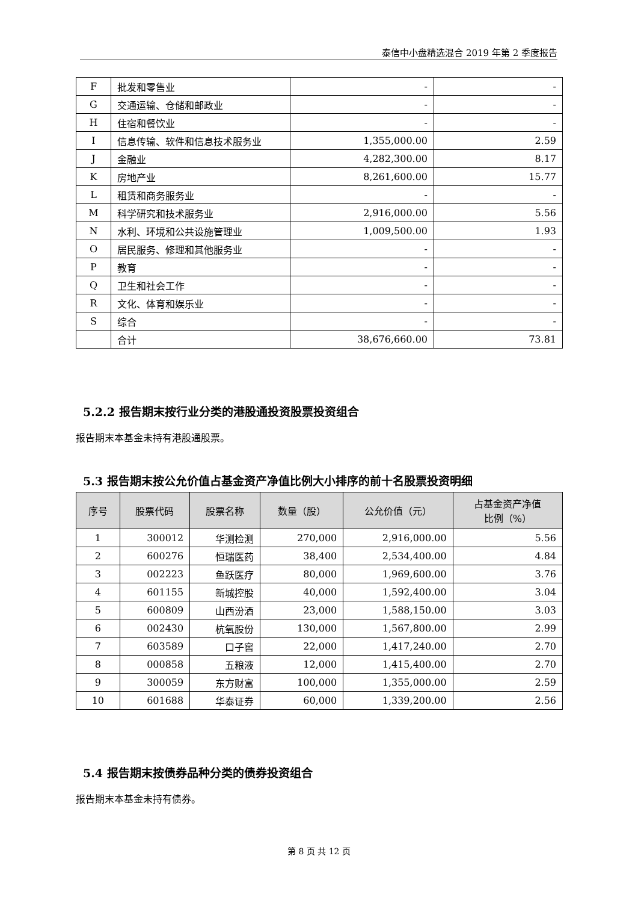泰信中小盘精选混合 2019 年第 2 季度报告
| F | 批发和零售业 | - | - |
| G | 交通运输、仓储和邮政业 | - | - |
| H | 住宿和餐饮业 | - | - |
| I | 信息传输、软件和信息技术服务业 | 1,355,000.00 | 2.59 |
| J | 金融业 | 4,282,300.00 | 8.17 |
| K | 房地产业 | 8,261,600.00 | 15.77 |
| L | 租赁和商务服务业 | - | - |
| M | 科学研究和技术服务业 | 2,916,000.00 | 5.56 |
| N | 水利、环境和公共设施管理业 | 1,009,500.00 | 1.93 |
| O | 居民服务、修理和其他服务业 | - | - |
| P | 教育 | - | - |
| Q | 卫生和社会工作 | - | - |
| R | 文化、体育和娱乐业 | - | - |
| S | 综合 | - | - |
| | 合计 | 38,676,660.00 | 73.81 |
5.2.2 报告期末按行业分类的港股通投资股票投资组合
报告期末本基金未持有港股通股票。
5.3 报告期末按公允价值占基金资产净值比例大小排序的前十名股票投资明细
| 序号 | 股票代码 | 股票名称 | 数量（股） | 公允价值（元） | 占基金资产净值 比例（%） |
| --- | --- | --- | --- | --- | --- |
| 1 | 300012 | 华测检测 | 270,000 | 2,916,000.00 | 5.56 |
| 2 | 600276 | 恒瑞医药 | 38,400 | 2,534,400.00 | 4.84 |
| 3 | 002223 | 鱼跃医疗 | 80,000 | 1,969,600.00 | 3.76 |
| 4 | 601155 | 新城控股 | 40,000 | 1,592,400.00 | 3.04 |
| 5 | 600809 | 山西汾酒 | 23,000 | 1,588,150.00 | 3.03 |
| 6 | 002430 | 杭氧股份 | 130,000 | 1,567,800.00 | 2.99 |
| 7 | 603589 | 口子窖 | 22,000 | 1,417,240.00 | 2.70 |
| 8 | 000858 | 五粮液 | 12,000 | 1,415,400.00 | 2.70 |
| 9 | 300059 | 东方财富 | 100,000 | 1,355,000.00 | 2.59 |
| 10 | 601688 | 华泰证券 | 60,000 | 1,339,200.00 | 2.56 |
5.4 报告期末按债券品种分类的债券投资组合
报告期末本基金未持有债券。
第 8 页 共 12 页